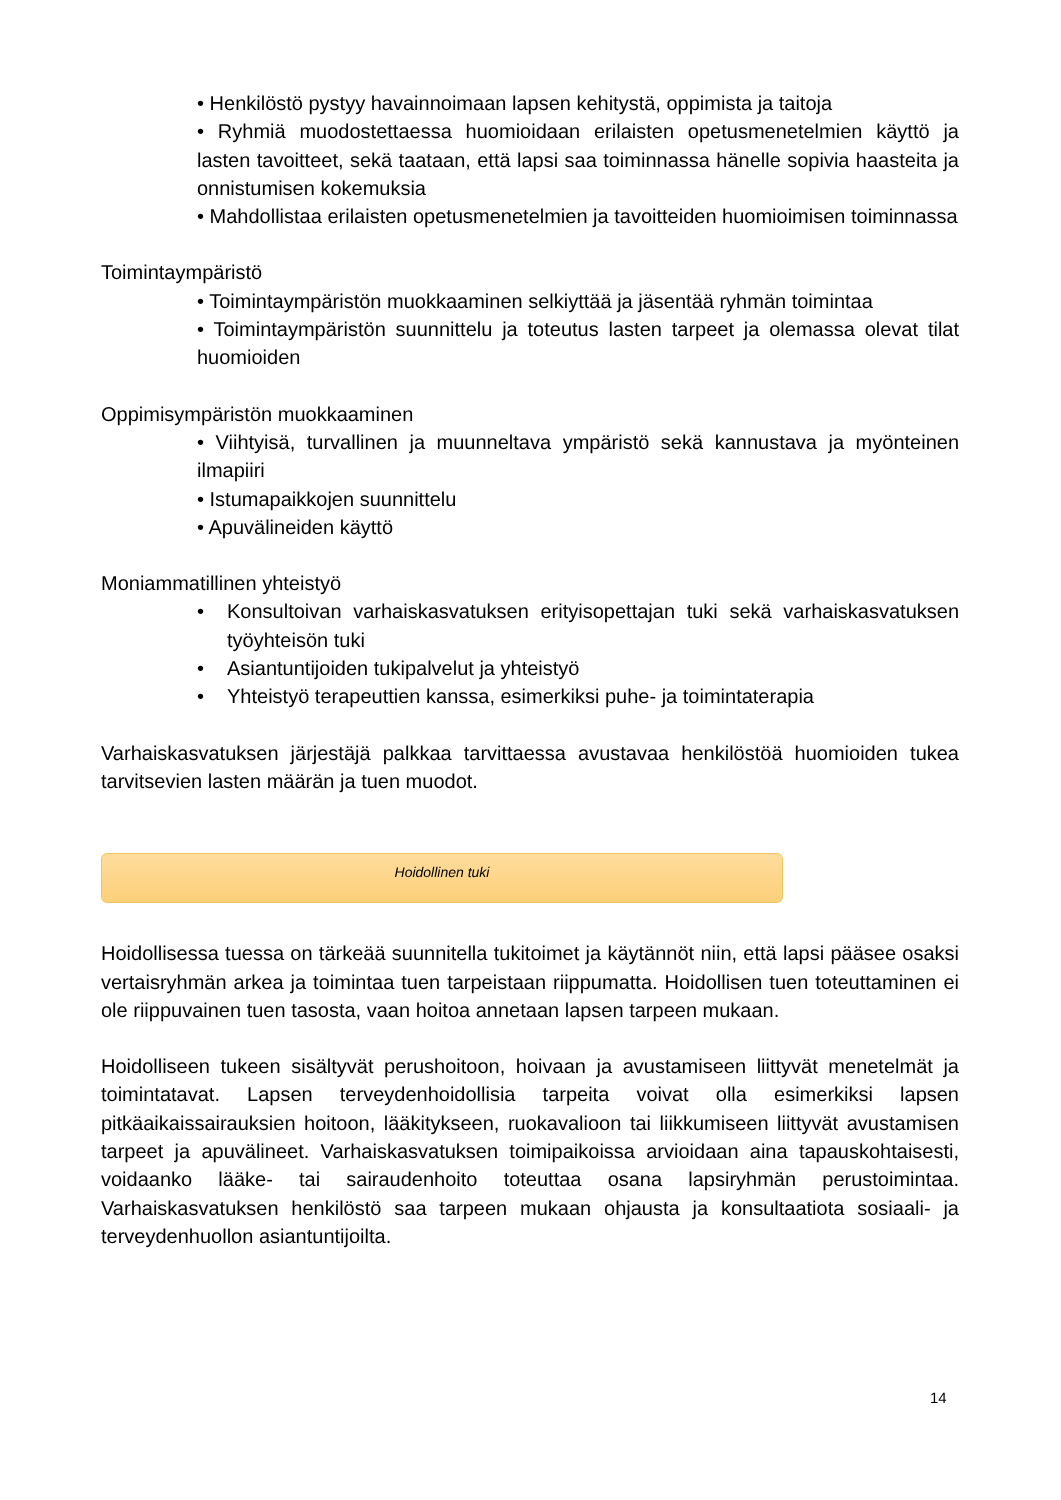• Henkilöstö pystyy havainnoimaan lapsen kehitystä, oppimista ja taitoja
• Ryhmiä muodostettaessa huomioidaan erilaisten opetusmenetelmien käyttö ja lasten tavoitteet, sekä taataan, että lapsi saa toiminnassa hänelle sopivia haasteita ja onnistumisen kokemuksia
• Mahdollistaa erilaisten opetusmenetelmien ja tavoitteiden huomioimisen toiminnassa
Toimintaympäristö
• Toimintaympäristön muokkaaminen selkiyttää ja jäsentää ryhmän toimintaa
• Toimintaympäristön suunnittelu ja toteutus lasten tarpeet ja olemassa olevat tilat huomioiden
Oppimisympäristön muokkaaminen
• Viihtyisä, turvallinen ja muunneltava ympäristö sekä kannustava ja myönteinen ilmapiiri
• Istumapaikkojen suunnittelu
• Apuvälineiden käyttö
Moniammatillinen yhteistyö
• Konsultoivan varhaiskasvatuksen erityisopettajan tuki sekä varhaiskasvatuksen työyhteisön tuki
• Asiantuntijoiden tukipalvelut ja yhteistyö
• Yhteistyö terapeuttien kanssa, esimerkiksi puhe- ja toimintaterapia
Varhaiskasvatuksen järjestäjä palkkaa tarvittaessa avustavaa henkilöstöä huomioiden tukea tarvitsevien lasten määrän ja tuen muodot.
Hoidollinen tuki
Hoidollisessa tuessa on tärkeää suunnitella tukitoimet ja käytännöt niin, että lapsi pääsee osaksi vertaisryhmän arkea ja toimintaa tuen tarpeistaan riippumatta. Hoidollisen tuen toteuttaminen ei ole riippuvainen tuen tasosta, vaan hoitoa annetaan lapsen tarpeen mukaan.
Hoidolliseen tukeen sisältyvät perushoitoon, hoivaan ja avustamiseen liittyvät menetelmät ja toimintatavat. Lapsen terveydenhoidollisia tarpeita voivat olla esimerkiksi lapsen pitkäaikaissairauksien hoitoon, lääkitykseen, ruokavalioon tai liikkumiseen liittyvät avustamisen tarpeet ja apuvälineet. Varhaiskasvatuksen toimipaikoissa arvioidaan aina tapauskohtaisesti, voidaanko lääke- tai sairaudenhoito toteuttaa osana lapsiryhmän perustoimintaa. Varhaiskasvatuksen henkilöstö saa tarpeen mukaan ohjausta ja konsultaatiota sosiaali- ja terveydenhuollon asiantuntijoilta.
14